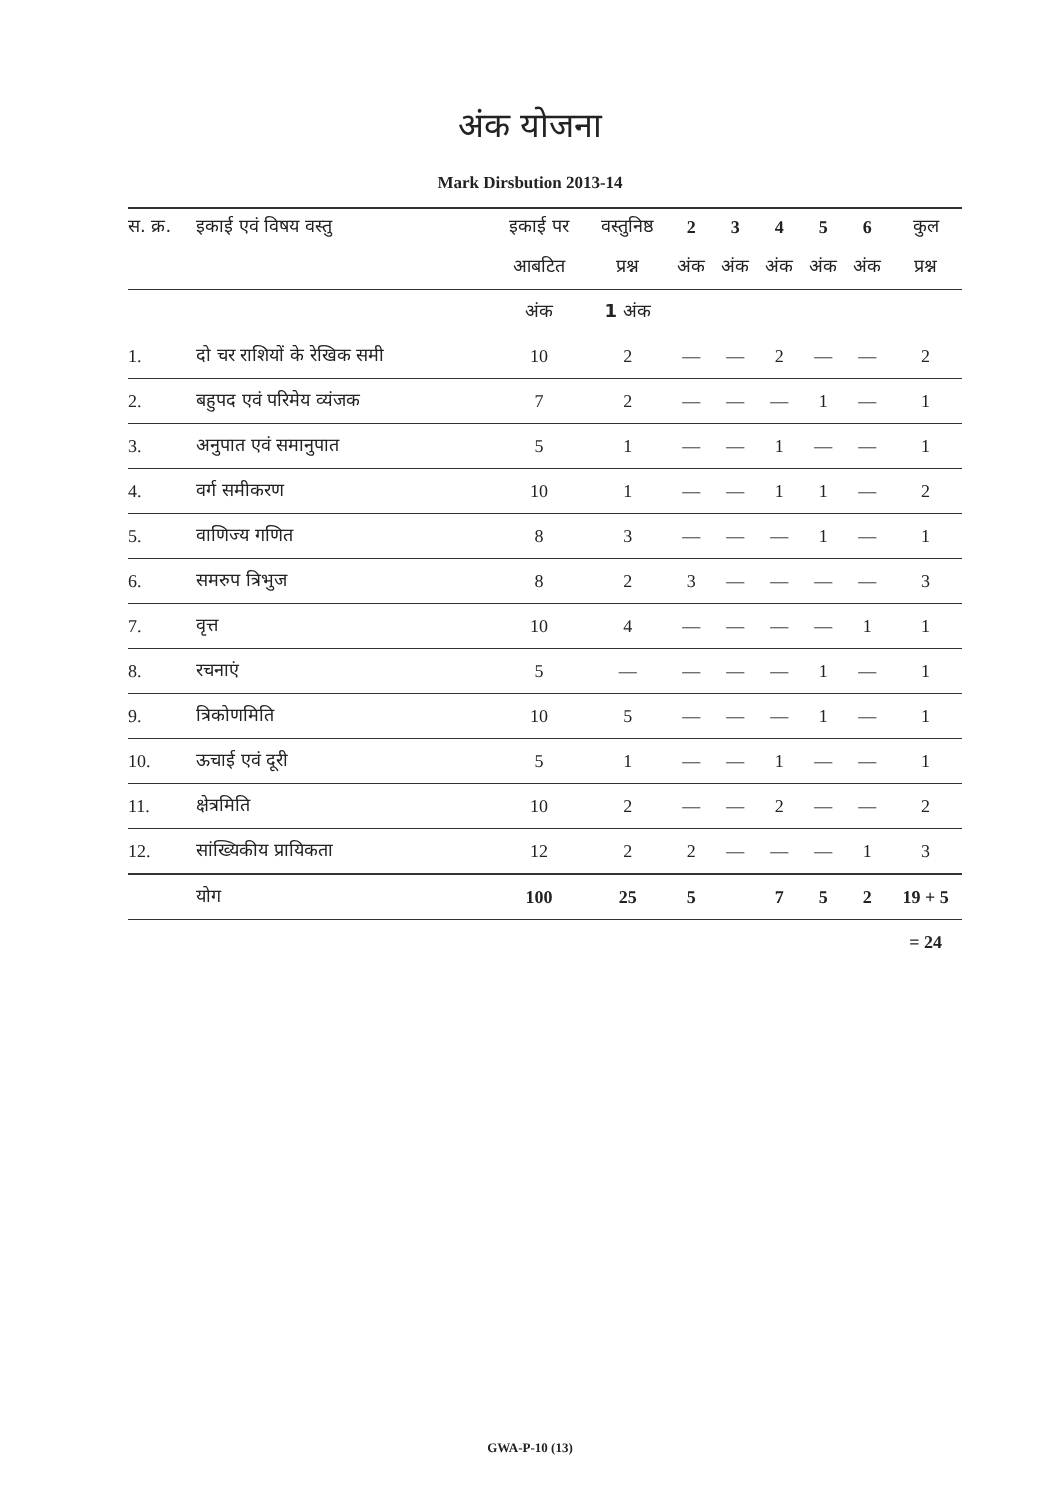अंक योजना
Mark Dirsbution 2013-14
| स. क्र. | इकाई एवं विषय वस्तु | इकाई पर | वस्तुनिष्ठ | 2 | 3 | 4 | 5 | 6 | कुल |
| --- | --- | --- | --- | --- | --- | --- | --- | --- | --- |
| | | आबटित | प्रश्न | अंक | अंक | अंक | अंक | अंक | प्रश्न |
| | | अंक | 1 अंक | | | | | | |
| 1. | दो चर राशियों के रेखिक समी | 10 | 2 | — | — | 2 | — | — | 2 |
| 2. | बहुपद एवं परिमेय व्यंजक | 7 | 2 | — | — | — | 1 | — | 1 |
| 3. | अनुपात एवं समानुपात | 5 | 1 | — | — | 1 | — | — | 1 |
| 4. | वर्ग समीकरण | 10 | 1 | — | — | 1 | 1 | — | 2 |
| 5. | वाणिज्य गणित | 8 | 3 | — | — | — | 1 | — | 1 |
| 6. | समरुप त्रिभुज | 8 | 2 | 3 | — | — | — | — | 3 |
| 7. | वृत्त | 10 | 4 | — | — | — | — | 1 | 1 |
| 8. | रचनाएं | 5 | — | — | — | — | 1 | — | 1 |
| 9. | त्रिकोणमिति | 10 | 5 | — | — | — | 1 | — | 1 |
| 10. | ऊचाई एवं दूरी | 5 | 1 | — | — | 1 | — | — | 1 |
| 11. | क्षेत्रमिति | 10 | 2 | — | — | 2 | — | — | 2 |
| 12. | सांख्यिकीय प्रायिकता | 12 | 2 | 2 | — | — | — | 1 | 3 |
| | योग | 100 | 25 | 5 | | 7 | 5 | 2 | 19 + 5 |
| | | | | | | | | | = 24 |
GWA-P-10 (13)